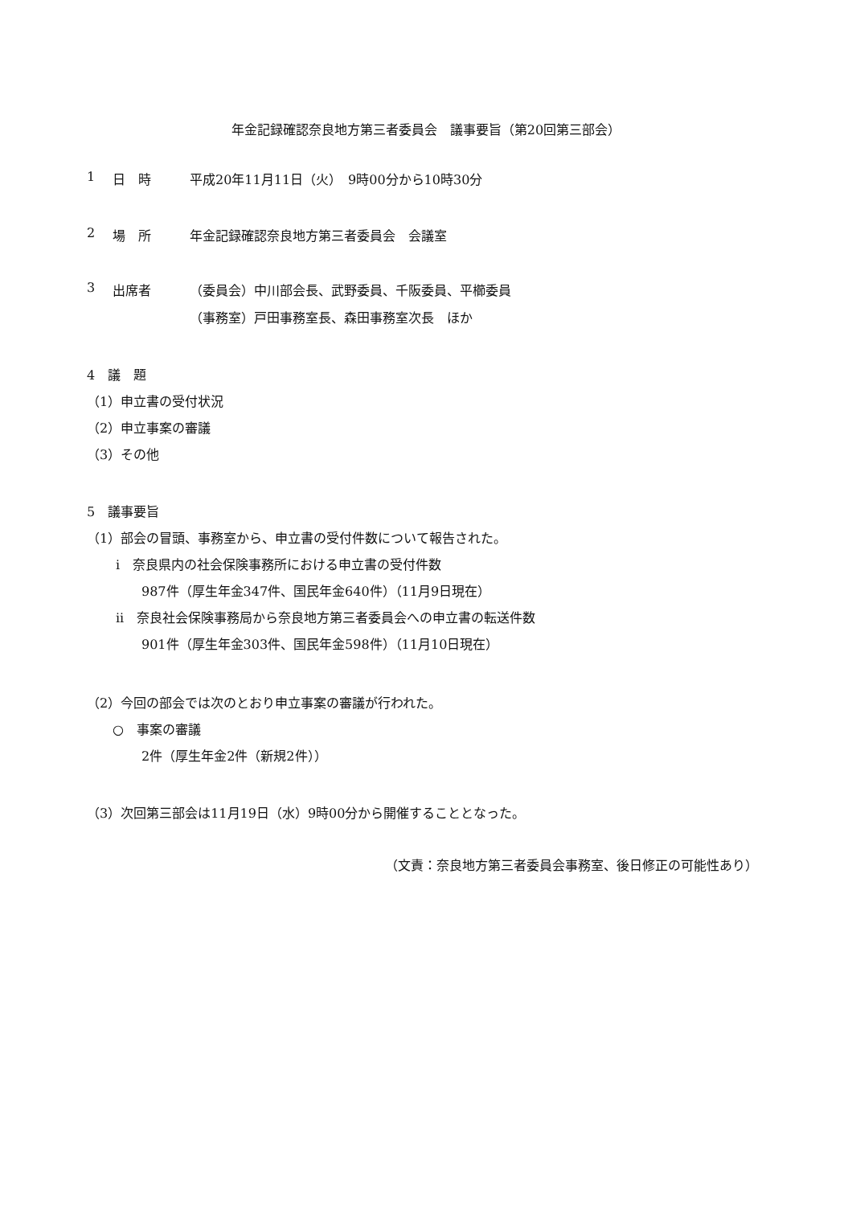年金記録確認奈良地方第三者委員会　議事要旨（第20回第三部会）
1 日　時 平成20年11月11日（火）　9時00分から10時30分
2 場　所 年金記録確認奈良地方第三者委員会　会議室
3 出席者 （委員会）中川部会長、武野委員、千阪委員、平櫛委員
（事務室）戸田事務室長、森田事務室次長　ほか
4　議　題
（1）申立書の受付状況
（2）申立事案の審議
（3）その他
5　議事要旨
（1）部会の冒頭、事務室から、申立書の受付件数について報告された。
i　奈良県内の社会保険事務所における申立書の受付件数
987件（厚生年金347件、国民年金640件）（11月9日現在）
ii　奈良社会保険事務局から奈良地方第三者委員会への申立書の転送件数
901件（厚生年金303件、国民年金598件）（11月10日現在）
（2）今回の部会では次のとおり申立事案の審議が行われた。
○　事案の審議
2件（厚生年金2件（新規2件））
（3）次回第三部会は11月19日（水）9時00分から開催することとなった。
（文責：奈良地方第三者委員会事務室、後日修正の可能性あり）